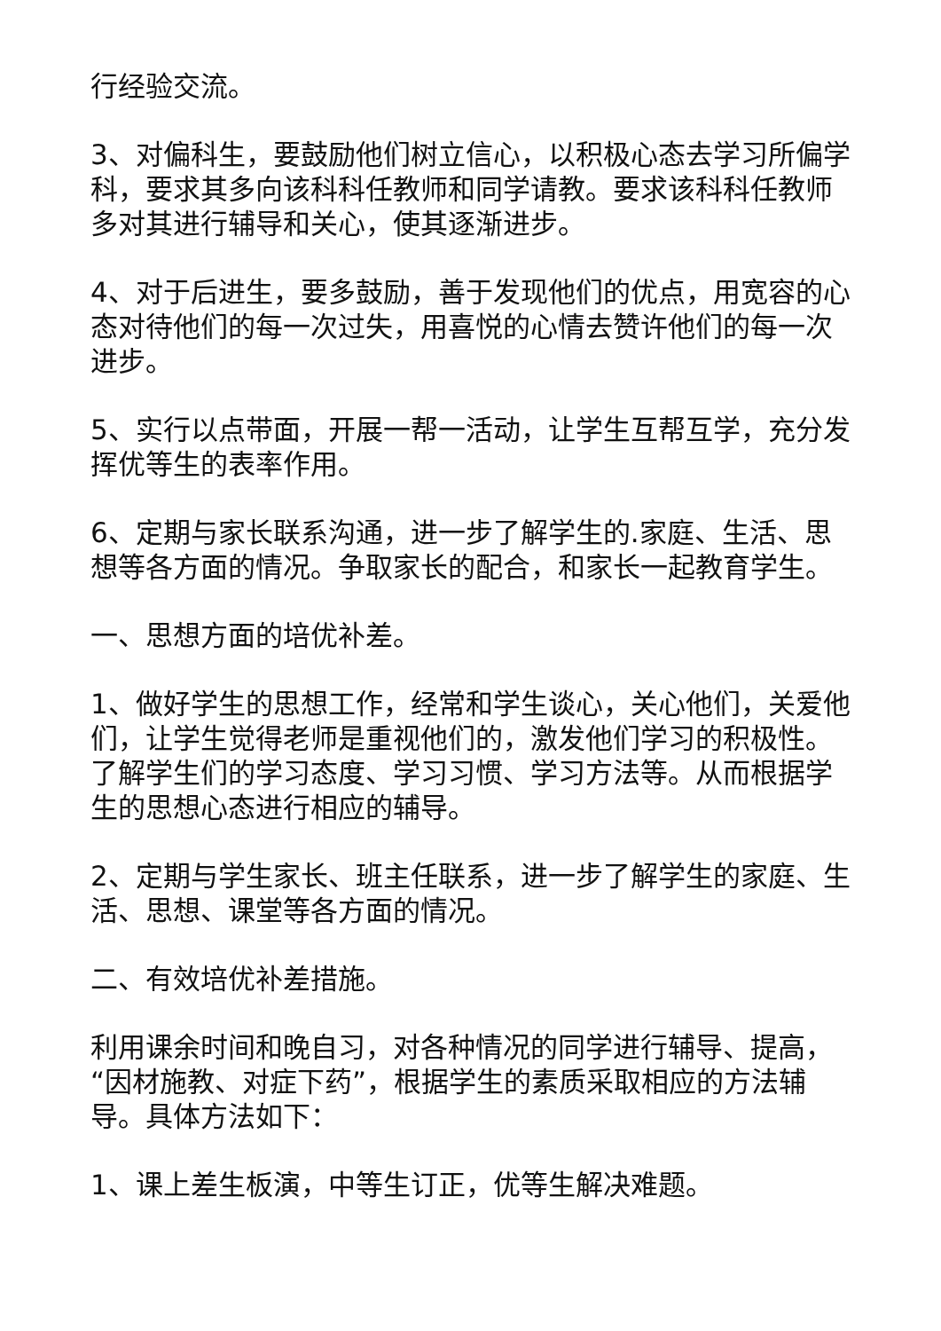行经验交流。
3、对偏科生，要鼓励他们树立信心，以积极心态去学习所偏学科，要求其多向该科科任教师和同学请教。要求该科科任教师多对其进行辅导和关心，使其逐渐进步。
4、对于后进生，要多鼓励，善于发现他们的优点，用宽容的心态对待他们的每一次过失，用喜悦的心情去赞许他们的每一次进步。
5、实行以点带面，开展一帮一活动，让学生互帮互学，充分发挥优等生的表率作用。
6、定期与家长联系沟通，进一步了解学生的.家庭、生活、思想等各方面的情况。争取家长的配合，和家长一起教育学生。
一、思想方面的培优补差。
1、做好学生的思想工作，经常和学生谈心，关心他们，关爱他们，让学生觉得老师是重视他们的，激发他们学习的积极性。了解学生们的学习态度、学习习惯、学习方法等。从而根据学生的思想心态进行相应的辅导。
2、定期与学生家长、班主任联系，进一步了解学生的家庭、生活、思想、课堂等各方面的情况。
二、有效培优补差措施。
利用课余时间和晚自习，对各种情况的同学进行辅导、提高，“因材施教、对症下药”，根据学生的素质采取相应的方法辅导。具体方法如下：
1、课上差生板演，中等生订正，优等生解决难题。